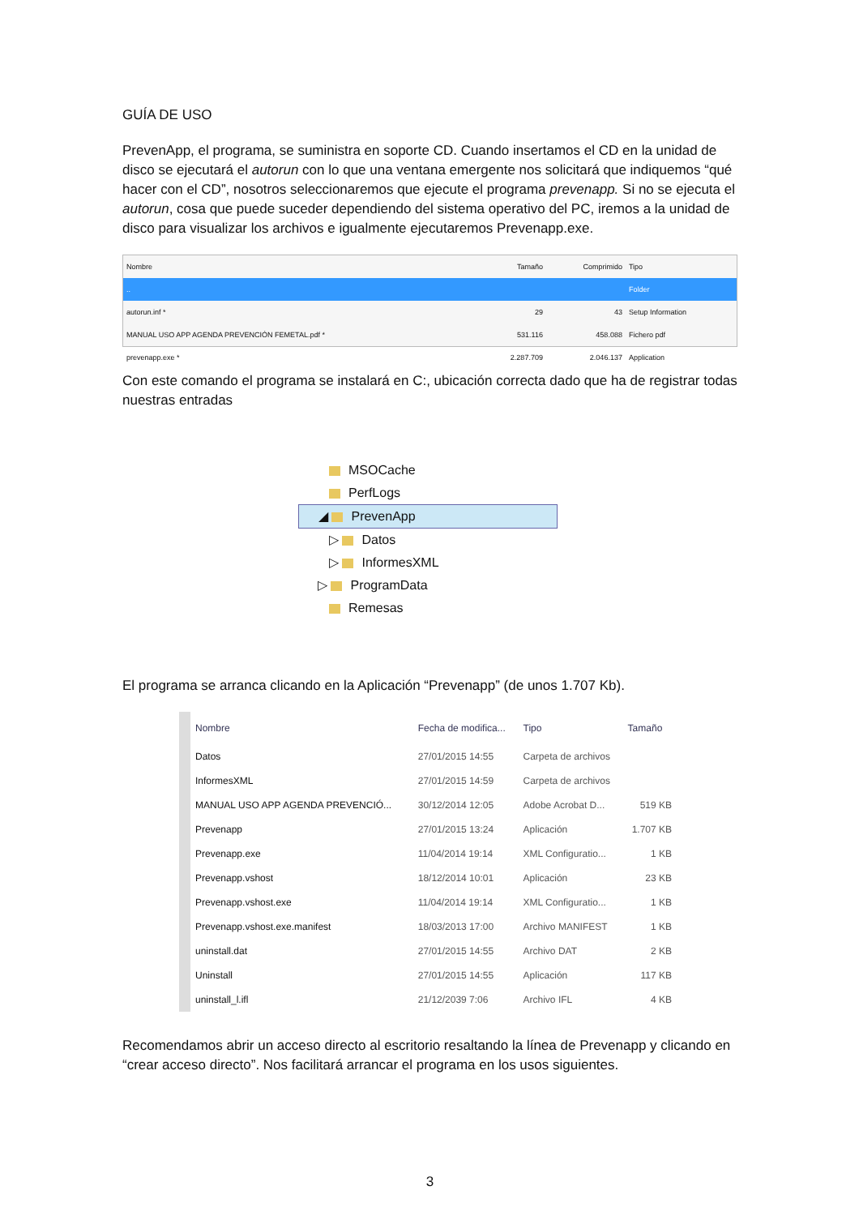GUÍA DE USO
PrevenApp, el programa, se suministra en soporte CD. Cuando insertamos el CD en la unidad de disco se ejecutará el autorun con lo que una ventana emergente nos solicitará que indiquemos “qué hacer con el CD”, nosotros seleccionaremos que ejecute el programa prevenapp. Si no se ejecuta el autorun, cosa que puede suceder dependiendo del sistema operativo del PC, iremos a la unidad de disco para visualizar los archivos e igualmente ejecutaremos Prevenapp.exe.
| Nombre | Tamaño | Comprimido | Tipo |
| --- | --- | --- | --- |
| .. | | | Folder |
| autorun.inf * | 29 | 43 | Setup Information |
| MANUAL USO APP AGENDA PREVENCIÓN FEMETAL.pdf * | 531.116 | 458.088 | Fichero pdf |
| prevenapp.exe * | 2.287.709 | 2.046.137 | Application |
Con este comando el programa se instalará en C:, ubicación correcta dado que ha de registrar todas nuestras entradas
MSOCache
PerfLogs
◢ PrevenApp
▷ Datos
▷ InformesXML
▷ ProgramData
Remesas
El programa se arranca clicando en la Aplicación “Prevenapp” (de unos 1.707 Kb).
| Nombre | Fecha de modifica... | Tipo | Tamaño |
| --- | --- | --- | --- |
| Datos | 27/01/2015 14:55 | Carpeta de archivos | |
| InformesXML | 27/01/2015 14:59 | Carpeta de archivos | |
| MANUAL USO APP AGENDA PREVENCIÓ... | 30/12/2014 12:05 | Adobe Acrobat D... | 519 KB |
| Prevenapp | 27/01/2015 13:24 | Aplicación | 1.707 KB |
| Prevenapp.exe | 11/04/2014 19:14 | XML Configuratio... | 1 KB |
| Prevenapp.vshost | 18/12/2014 10:01 | Aplicación | 23 KB |
| Prevenapp.vshost.exe | 11/04/2014 19:14 | XML Configuratio... | 1 KB |
| Prevenapp.vshost.exe.manifest | 18/03/2013 17:00 | Archivo MANIFEST | 1 KB |
| uninstall.dat | 27/01/2015 14:55 | Archivo DAT | 2 KB |
| Uninstall | 27/01/2015 14:55 | Aplicación | 117 KB |
| uninstall_l.ifl | 21/12/2039 7:06 | Archivo IFL | 4 KB |
Recomendamos abrir un acceso directo al escritorio resaltando la línea de Prevenapp y clicando en “crear acceso directo”. Nos facilitará arrancar el programa en los usos siguientes.
3